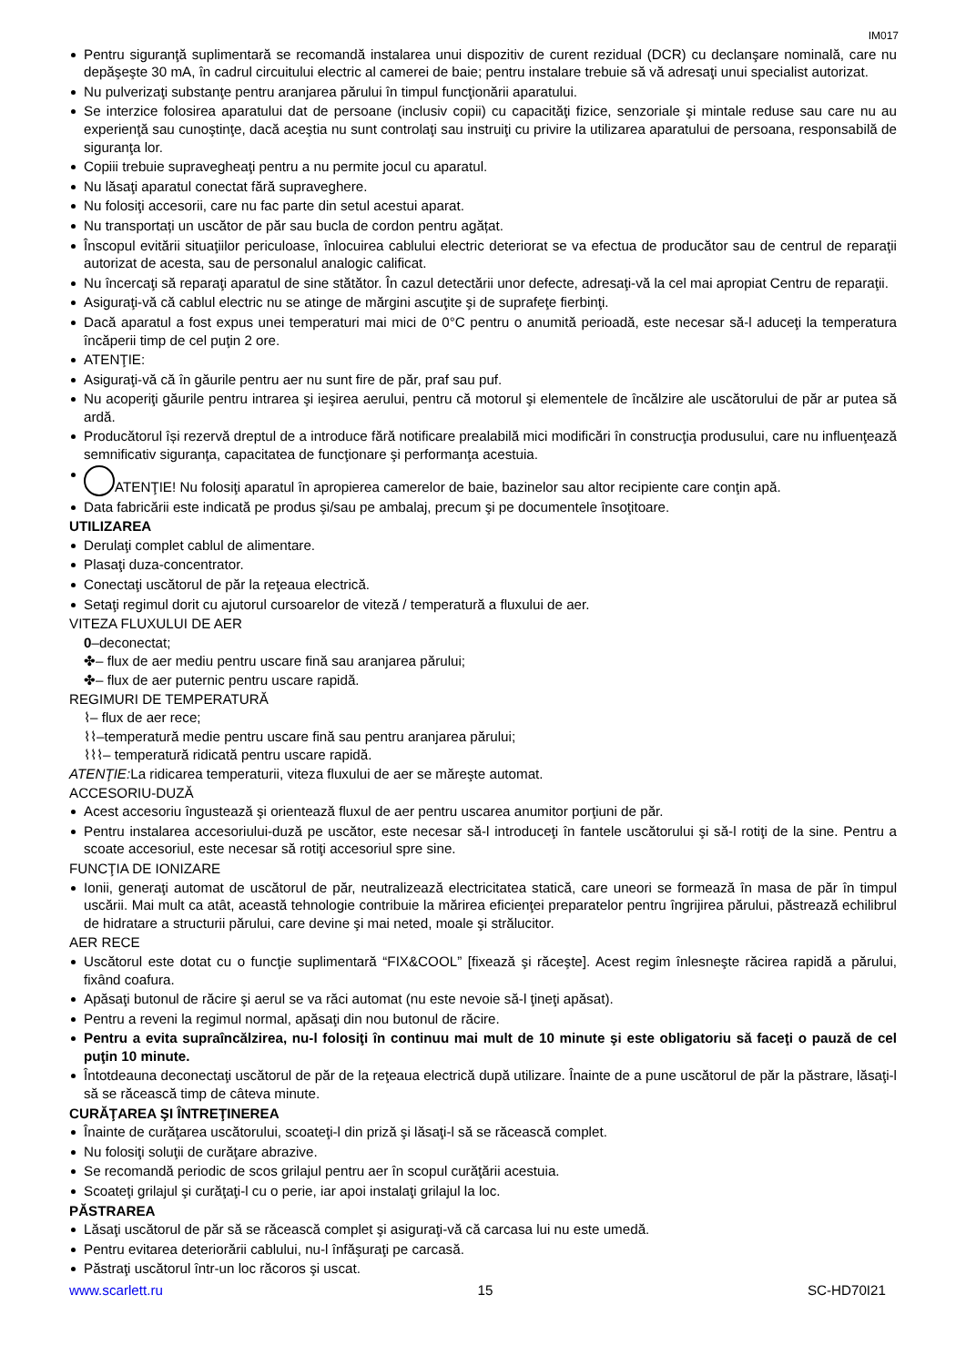IM017
Pentru siguranţă suplimentară se recomandă instalarea unui dispozitiv de curent rezidual (DCR) cu declanşare nominală, care nu depăşeşte 30 mA, în cadrul circuitului electric al camerei de baie; pentru instalare trebuie să vă adresaţi unui specialist autorizat.
Nu pulverizaţi substanţe pentru aranjarea părului în timpul funcţionării aparatului.
Se interzice folosirea aparatului dat de persoane (inclusiv copii) cu capacităţi fizice, senzoriale şi mintale reduse sau care nu au experienţă sau cunoştinţe, dacă aceştia nu sunt controlaţi sau instruiţi cu privire la utilizarea aparatului de persoana, responsabilă de siguranţa lor.
Copiii trebuie supravegheaţi pentru a nu permite jocul cu aparatul.
Nu lăsaţi aparatul conectat fără supraveghere.
Nu folosiţi accesorii, care nu fac parte din setul acestui aparat.
Nu transportați un uscător de păr sau bucla de cordon pentru agățat.
Înscopul evitării situaţiilor periculoase, înlocuirea cablului electric deteriorat se va efectua de producător sau de centrul de reparaţii autorizat de acesta, sau de personalul analogic calificat.
Nu încercaţi să reparaţi aparatul de sine stătător. În cazul detectării unor defecte, adresaţi-vă la cel mai apropiat Centru de reparaţii.
Asiguraţi-vă că cablul electric nu se atinge de mărgini ascuţite şi de suprafeţe fierbinţi.
Dacă aparatul a fost expus unei temperaturi mai mici de 0°C pentru o anumită perioadă, este necesar să-l aduceţi la temperatura încăperii timp de cel puţin 2 ore.
ATENŢIE:
Asiguraţi-vă că în găurile pentru aer nu sunt fire de păr, praf sau puf.
Nu acoperiţi găurile pentru intrarea şi ieşirea aerului, pentru că motorul şi elementele de încălzire ale uscătorului de păr ar putea să ardă.
Producătorul își rezervă dreptul de a introduce fără notificare prealabilă mici modificări în construcţia produsului, care nu influenţează semnificativ siguranţa, capacitatea de funcţionare şi performanţa acestuia.
ATENŢIE! Nu folosiţi aparatul în apropierea camerelor de baie, bazinelor sau altor recipiente care conţin apă.
Data fabricării este indicată pe produs şi/sau pe ambalaj, precum şi pe documentele însoţitoare.
UTILIZAREA
Derulaţi complet cablul de alimentare.
Plasaţi duza-concentrator.
Conectaţi uscătorul de păr la reţeaua electrică.
Setaţi regimul dorit cu ajutorul cursoarelor de viteză / temperatură a fluxului de aer.
VITEZA FLUXULUI DE AER
0–deconectat;
✤– flux de aer mediu pentru uscare fină sau aranjarea părului;
✤– flux de aer puternic pentru uscare rapidă.
REGIMURI DE TEMPERATURĂ
⌇– flux de aer rece;
⌇⌇–temperatură medie pentru uscare fină sau pentru aranjarea părului;
⌇⌇⌇– temperatură ridicată pentru uscare rapidă.
ATENŢIE: La ridicarea temperaturii, viteza fluxului de aer se măreşte automat.
ACCESORIU-DUZĂ
Acest accesoriu îngustează şi orientează fluxul de aer pentru uscarea anumitor porţiuni de păr.
Pentru instalarea accesoriului-duză pe uscător, este necesar să-l introduceţi în fantele uscătorului şi să-l rotiţi de la sine. Pentru a scoate accesoriul, este necesar să rotiţi accesoriul spre sine.
FUNCŢIA DE IONIZARE
Ionii, generaţi automat de uscătorul de păr, neutralizează electricitatea statică, care uneori se formează în masa de păr în timpul uscării. Mai mult ca atât, această tehnologie contribuie la mărirea eficienţei preparatelor pentru îngrijirea părului, păstrează echilibrul de hidratare a structurii părului, care devine şi mai neted, moale şi strălucitor.
AER RECE
Uscătorul este dotat cu o funcţie suplimentară “FIX&COOL” [fixează şi răceşte]. Acest regim înlesneşte răcirea rapidă a părului, fixând coafura.
Apăsaţi butonul de răcire şi aerul se va răci automat (nu este nevoie să-l ţineţi apăsat).
Pentru a reveni la regimul normal, apăsaţi din nou butonul de răcire.
Pentru a evita supraîncălzirea, nu-l folosiţi în continuu mai mult de 10 minute şi este obligatoriu să faceţi o pauză de cel puţin 10 minute.
Întotdeauna deconectaţi uscătorul de păr de la reţeaua electrică după utilizare. Înainte de a pune uscătorul de păr la păstrare, lăsaţi-l să se răcească timp de câteva minute.
CURĂŢAREA ŞI ÎNTREŢINEREA
Înainte de curăţarea uscătorului, scoateţi-l din priză şi lăsaţi-l să se răcească complet.
Nu folosiţi soluţii de curăţare abrazive.
Se recomandă periodic de scos grilajul pentru aer în scopul curăţării acestuia.
Scoateţi grilajul şi curăţaţi-l cu o perie, iar apoi instalaţi grilajul la loc.
PĂSTRAREA
Lăsaţi uscătorul de păr să se răcească complet şi asiguraţi-vă că carcasa lui nu este umedă.
Pentru evitarea deteriorării cablului, nu-l înfăşuraţi pe carcasă.
Păstraţi uscătorul într-un loc răcoros şi uscat.
www.scarlett.ru 15 SC-HD70I21